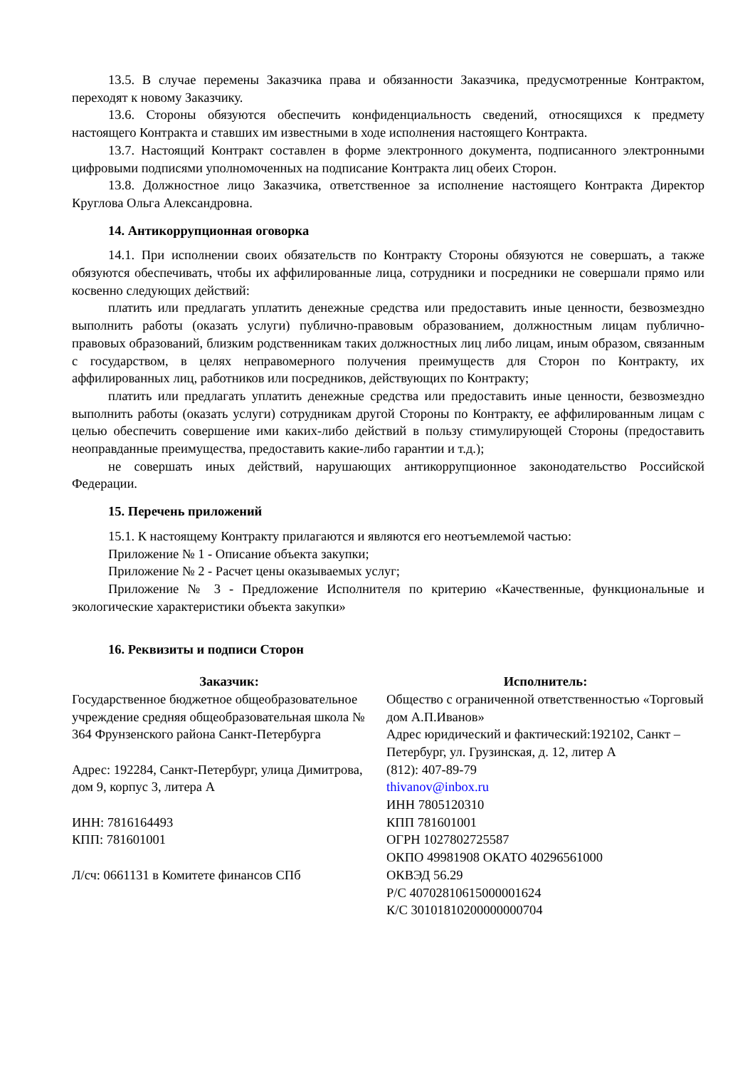13.5. В случае перемены Заказчика права и обязанности Заказчика, предусмотренные Контрактом, переходят к новому Заказчику.
13.6. Стороны обязуются обеспечить конфиденциальность сведений, относящихся к предмету настоящего Контракта и ставших им известными в ходе исполнения настоящего Контракта.
13.7. Настоящий Контракт составлен в форме электронного документа, подписанного электронными цифровыми подписями уполномоченных на подписание Контракта лиц обеих Сторон.
13.8. Должностное лицо Заказчика, ответственное за исполнение настоящего Контракта Директор Круглова Ольга Александровна.
14. Антикоррупционная оговорка
14.1. При исполнении своих обязательств по Контракту Стороны обязуются не совершать, а также обязуются обеспечивать, чтобы их аффилированные лица, сотрудники и посредники не совершали прямо или косвенно следующих действий:
платить или предлагать уплатить денежные средства или предоставить иные ценности, безвозмездно выполнить работы (оказать услуги) публично-правовым образованием, должностным лицам публично-правовых образований, близким родственникам таких должностных лиц либо лицам, иным образом, связанным с государством, в целях неправомерного получения преимуществ для Сторон по Контракту, их аффилированных лиц, работников или посредников, действующих по Контракту;
платить или предлагать уплатить денежные средства или предоставить иные ценности, безвозмездно выполнить работы (оказать услуги) сотрудникам другой Стороны по Контракту, ее аффилированным лицам с целью обеспечить совершение ими каких-либо действий в пользу стимулирующей Стороны (предоставить неоправданные преимущества, предоставить какие-либо гарантии и т.д.);
не совершать иных действий, нарушающих антикоррупционное законодательство Российской Федерации.
15. Перечень приложений
15.1. К настоящему Контракту прилагаются и являются его неотъемлемой частью:
Приложение № 1 - Описание объекта закупки;
Приложение № 2 - Расчет цены оказываемых услуг;
Приложение № 3 - Предложение Исполнителя по критерию «Качественные, функциональные и экологические характеристики объекта закупки»
16. Реквизиты и подписи Сторон
Заказчик:
Государственное бюджетное общеобразовательное учреждение средняя общеобразовательная школа № 364 Фрунзенского района Санкт-Петербурга
Адрес: 192284, Санкт-Петербург, улица Димитрова, дом 9, корпус 3, литера А
ИНН: 7816164493
КПП: 781601001
Л/сч: 0661131 в Комитете финансов СПб
Исполнитель:
Общество с ограниченной ответственностью «Торговый дом А.П.Иванов»
Адрес юридический и фактический:192102, Санкт – Петербург, ул. Грузинская, д. 12, литер А
(812): 407-89-79
thivanov@inbox.ru
ИНН 7805120310
КПП 781601001
ОГРН 1027802725587
ОКПО 49981908 ОКАТО 40296561000
ОКВЭД 56.29
Р/С 40702810615000001624
К/С 30101810200000000704